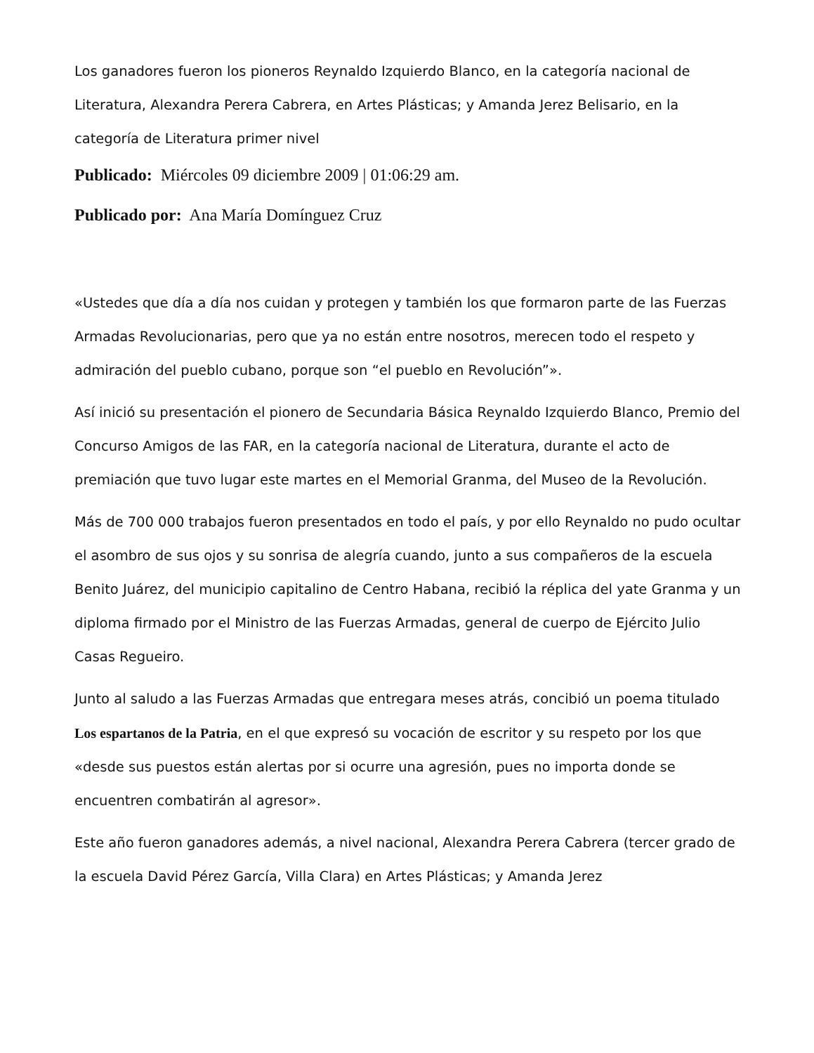Los ganadores fueron los pioneros Reynaldo Izquierdo Blanco, en la categoría nacional de Literatura, Alexandra Perera Cabrera, en Artes Plásticas; y Amanda Jerez Belisario, en la categoría de Literatura primer nivel
Publicado: Miércoles 09 diciembre 2009 | 01:06:29 am.
Publicado por: Ana María Domínguez Cruz
«Ustedes que día a día nos cuidan y protegen y también los que formaron parte de las Fuerzas Armadas Revolucionarias, pero que ya no están entre nosotros, merecen todo el respeto y admiración del pueblo cubano, porque son “el pueblo en Revolución”».
Así inició su presentación el pionero de Secundaria Básica Reynaldo Izquierdo Blanco, Premio del Concurso Amigos de las FAR, en la categoría nacional de Literatura, durante el acto de premiación que tuvo lugar este martes en el Memorial Granma, del Museo de la Revolución.
Más de 700 000 trabajos fueron presentados en todo el país, y por ello Reynaldo no pudo ocultar el asombro de sus ojos y su sonrisa de alegría cuando, junto a sus compañeros de la escuela Benito Juárez, del municipio capitalino de Centro Habana, recibió la réplica del yate Granma y un diploma firmado por el Ministro de las Fuerzas Armadas, general de cuerpo de Ejército Julio Casas Regueiro.
Junto al saludo a las Fuerzas Armadas que entregara meses atrás, concibió un poema titulado Los espartanos de la Patria, en el que expresó su vocación de escritor y su respeto por los que «desde sus puestos están alertas por si ocurre una agresión, pues no importa donde se encuentren combatirán al agresor».
Este año fueron ganadores además, a nivel nacional, Alexandra Perera Cabrera (tercer grado de la escuela David Pérez García, Villa Clara) en Artes Plásticas; y Amanda Jerez